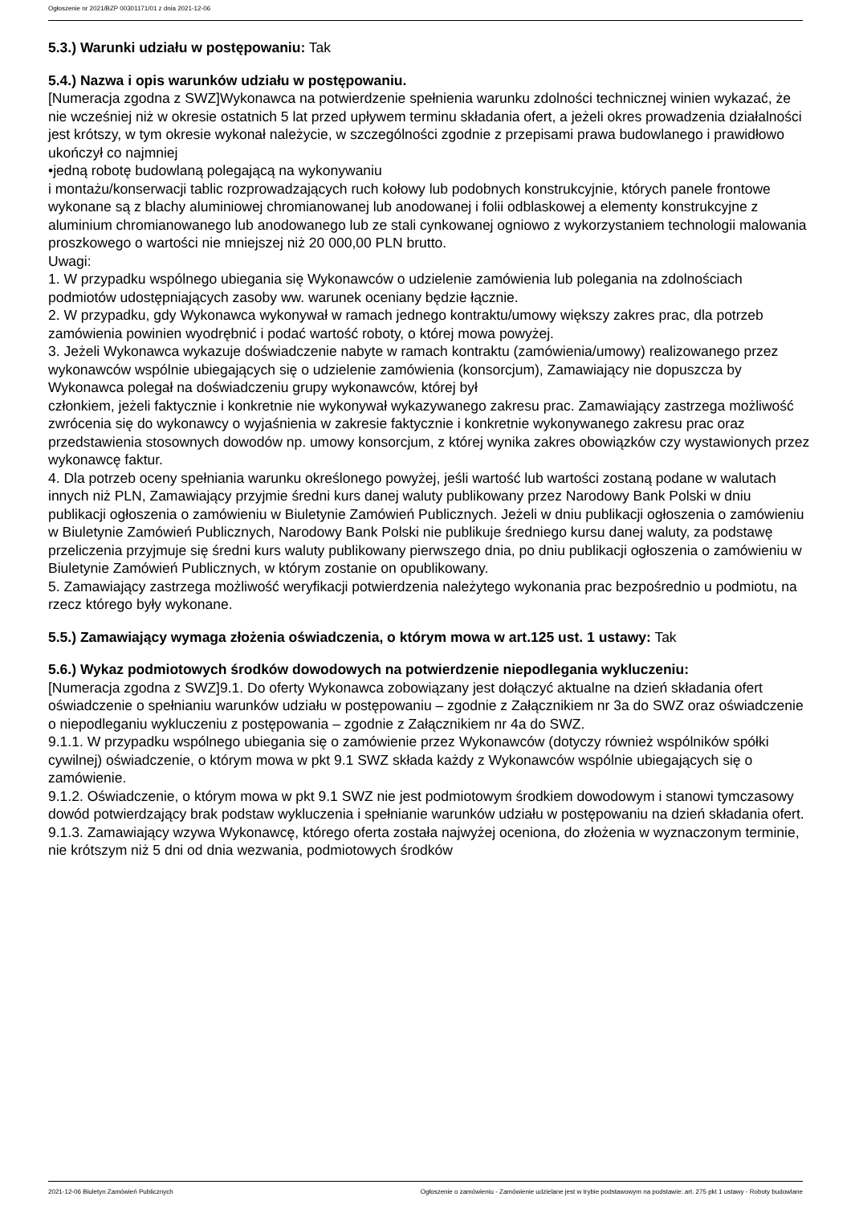Ogłoszenie nr 2021/BZP 00301171/01 z dnia 2021-12-06
5.3.) Warunki udziału w postępowaniu: Tak
5.4.) Nazwa i opis warunków udziału w postępowaniu.
[Numeracja zgodna z SWZ]Wykonawca na potwierdzenie spełnienia warunku zdolności technicznej winien wykazać, że nie wcześniej niż w okresie ostatnich 5 lat przed upływem terminu składania ofert, a jeżeli okres prowadzenia działalności jest krótszy, w tym okresie wykonał należycie, w szczególności zgodnie z przepisami prawa budowlanego i prawidłowo ukończył co najmniej
•jedną robotę budowlaną polegającą na wykonywaniu
i montażu/konserwacji tablic rozprowadzających ruch kołowy lub podobnych konstrukcyjnie, których panele frontowe wykonane są z blachy aluminiowej chromianowanej lub anodowanej i folii odblaskowej a elementy konstrukcyjne z aluminium chromianowanego lub anodowanego lub ze stali cynkowanej ogniowo z wykorzystaniem technologii malowania proszkowego o wartości nie mniejszej niż 20 000,00 PLN brutto.
Uwagi:
1. W przypadku wspólnego ubiegania się Wykonawców o udzielenie zamówienia lub polegania na zdolnościach podmiotów udostępniających zasoby ww. warunek oceniany będzie łącznie.
2. W przypadku, gdy Wykonawca wykonywał w ramach jednego kontraktu/umowy większy zakres prac, dla potrzeb zamówienia powinien wyodrębnić i podać wartość roboty, o której mowa powyżej.
3. Jeżeli Wykonawca wykazuje doświadczenie nabyte w ramach kontraktu (zamówienia/umowy) realizowanego przez wykonawców wspólnie ubiegających się o udzielenie zamówienia (konsorcjum), Zamawiający nie dopuszcza by Wykonawca polegał na doświadczeniu grupy wykonawców, której był
członkiem, jeżeli faktycznie i konkretnie nie wykonywał wykazywanego zakresu prac. Zamawiający zastrzega możliwość zwrócenia się do wykonawcy o wyjaśnienia w zakresie faktycznie i konkretnie wykonywanego zakresu prac oraz przedstawienia stosownych dowodów np. umowy konsorcjum, z której wynika zakres obowiązków czy wystawionych przez wykonawcę faktur.
4. Dla potrzeb oceny spełniania warunku określonego powyżej, jeśli wartość lub wartości zostaną podane w walutach innych niż PLN, Zamawiający przyjmie średni kurs danej waluty publikowany przez Narodowy Bank Polski w dniu publikacji ogłoszenia o zamówieniu w Biuletynie Zamówień Publicznych. Jeżeli w dniu publikacji ogłoszenia o zamówieniu w Biuletynie Zamówień Publicznych, Narodowy Bank Polski nie publikuje średniego kursu danej waluty, za podstawę przeliczenia przyjmuje się średni kurs waluty publikowany pierwszego dnia, po dniu publikacji ogłoszenia o zamówieniu w Biuletynie Zamówień Publicznych, w którym zostanie on opublikowany.
5. Zamawiający zastrzega możliwość weryfikacji potwierdzenia należytego wykonania prac bezpośrednio u podmiotu, na rzecz którego były wykonane.
5.5.) Zamawiający wymaga złożenia oświadczenia, o którym mowa w art.125 ust. 1 ustawy: Tak
5.6.) Wykaz podmiotowych środków dowodowych na potwierdzenie niepodlegania wykluczeniu:
[Numeracja zgodna z SWZ]9.1. Do oferty Wykonawca zobowiązany jest dołączyć aktualne na dzień składania ofert oświadczenie o spełnianiu warunków udziału w postępowaniu – zgodnie z Załącznikiem nr 3a do SWZ oraz oświadczenie o niepodleganiu wykluczeniu z postępowania – zgodnie z Załącznikiem nr 4a do SWZ.
9.1.1. W przypadku wspólnego ubiegania się o zamówienie przez Wykonawców (dotyczy również wspólników spółki cywilnej) oświadczenie, o którym mowa w pkt 9.1 SWZ składa każdy z Wykonawców wspólnie ubiegających się o zamówienie.
9.1.2. Oświadczenie, o którym mowa w pkt 9.1 SWZ nie jest podmiotowym środkiem dowodowym i stanowi tymczasowy dowód potwierdzający brak podstaw wykluczenia i spełnianie warunków udziału w postępowaniu na dzień składania ofert.
9.1.3. Zamawiający wzywa Wykonawcę, którego oferta została najwyżej oceniona, do złożenia w wyznaczonym terminie, nie krótszym niż 5 dni od dnia wezwania, podmiotowych środków
2021-12-06 Biuletyn Zamówień Publicznych Ogłoszenie o zamówieniu - Zamówienie udzielane jest w trybie podstawowym na podstawie: art. 275 pkt 1 ustawy - Roboty budowlane